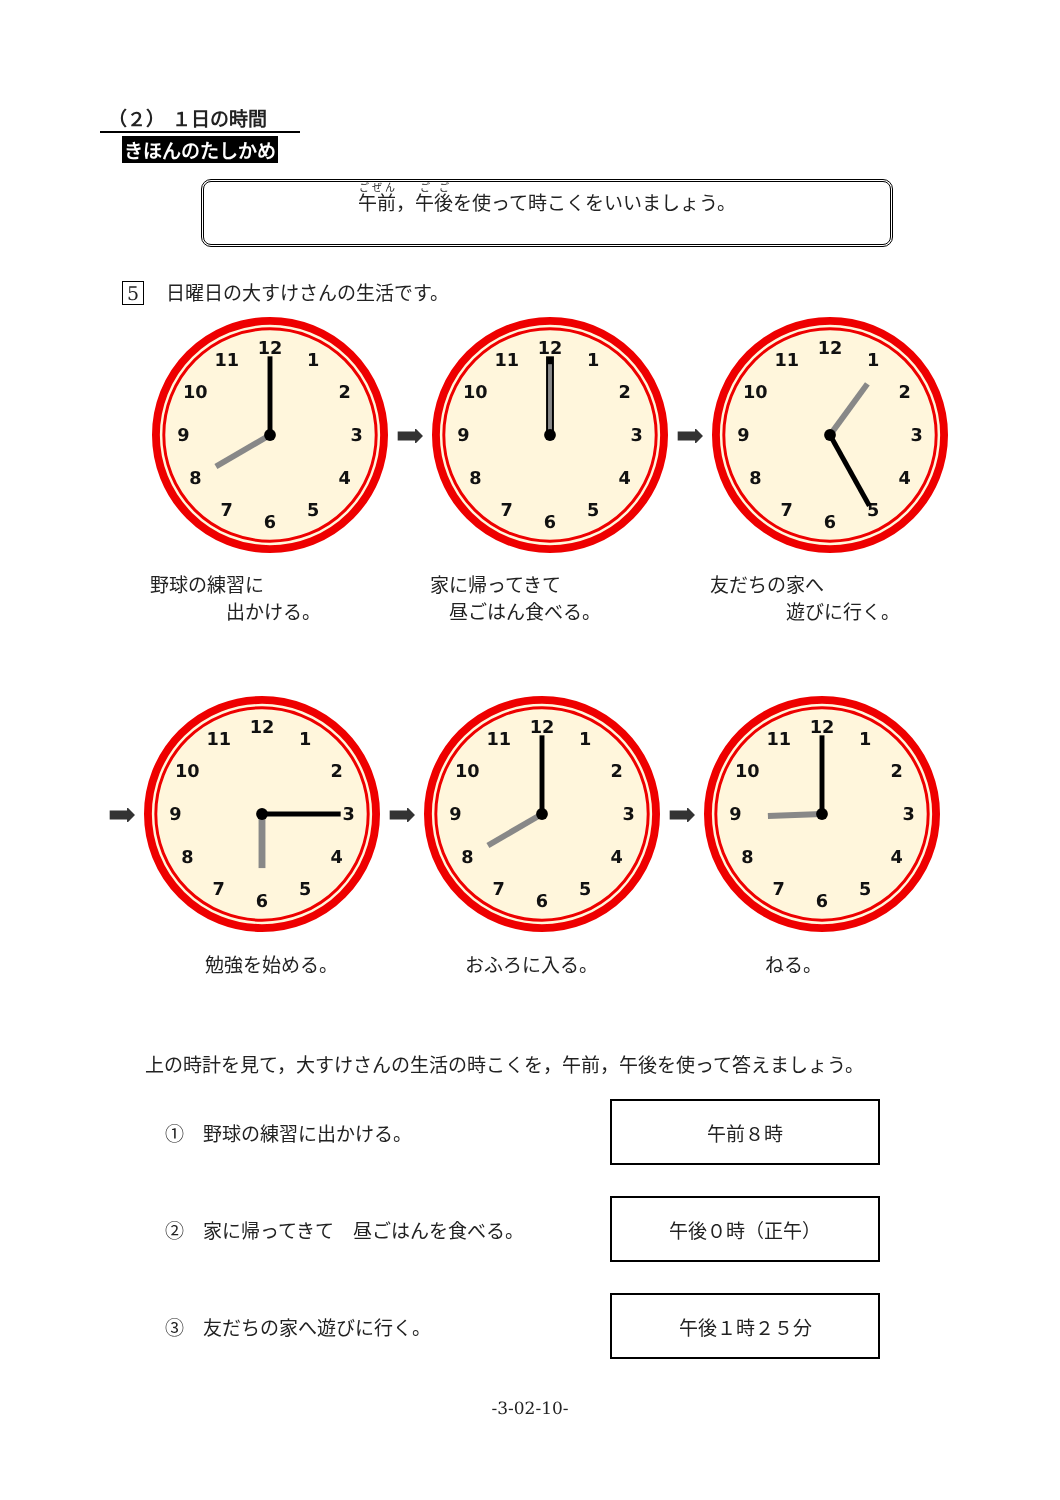（２） １日の時間
きほんのたしかめ
午前，午後を使って時こくをいいましょう。
5 日曜日の大すけさんの生活です。
1
2
3
4
5
6
7
8
9
10
11
12
➡
1
2
3
4
5
6
7
8
9
10
11
12
➡
1
2
3
4
5
6
7
8
9
10
11
12
野球の練習に
　　　　出かける。
家に帰ってきて
　昼ごはん食べる。
友だちの家へ
　　　　遊びに行く。
➡
1
2
3
4
5
6
7
8
9
10
11
12
➡
1
2
3
4
5
6
7
8
9
10
11
12
➡
1
2
3
4
5
6
7
8
9
10
11
12
勉強を始める。 おふろに入る。 ねる。
上の時計を見て，大すけさんの生活の時こくを，午前，午後を使って答えましょう。
①　野球の練習に出かける。
午前８時
②　家に帰ってきて　昼ごはんを食べる。
午後０時（正午）
③　友だちの家へ遊びに行く。
午後１時２５分
-3-02-10-